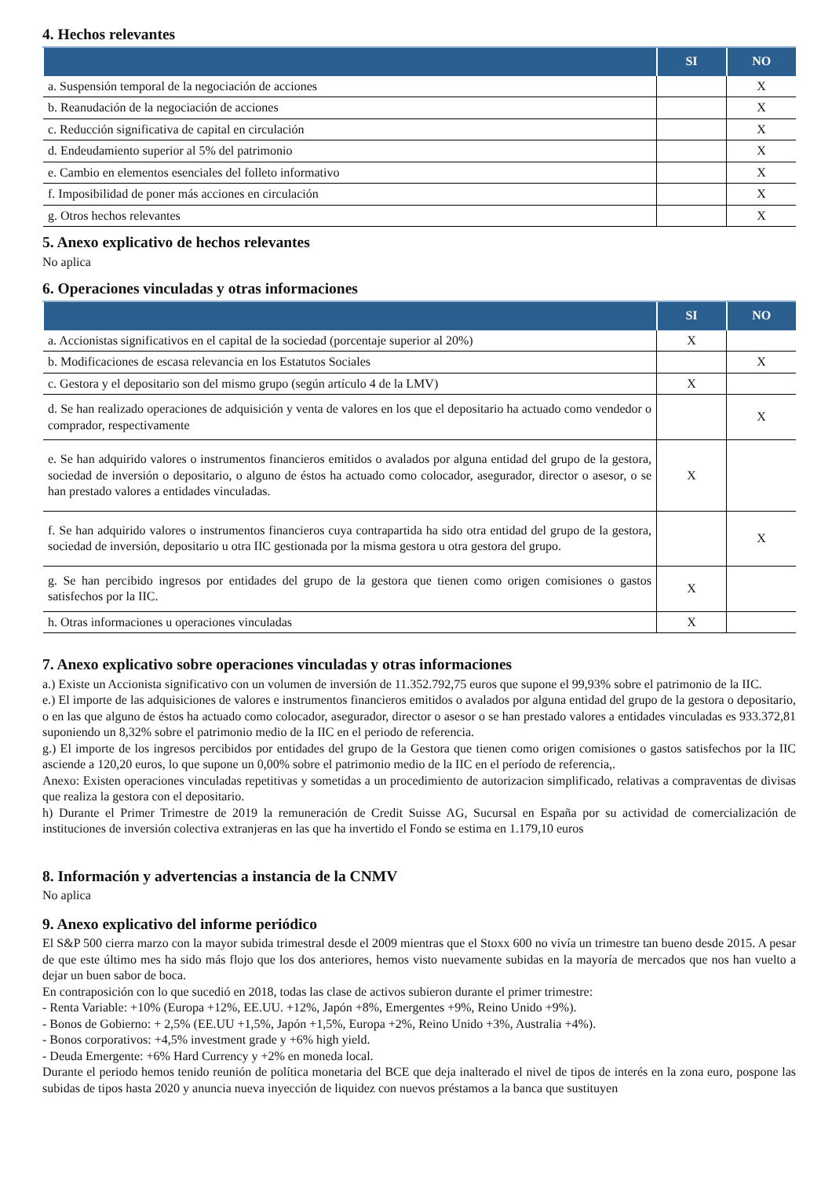4. Hechos relevantes
| | SI | NO |
| --- | --- | --- |
| a. Suspensión temporal de la negociación de acciones | | X |
| b. Reanudación de la negociación de acciones | | X |
| c. Reducción significativa de capital en circulación | | X |
| d. Endeudamiento superior al 5% del patrimonio | | X |
| e. Cambio en elementos esenciales del folleto informativo | | X |
| f. Imposibilidad de poner más acciones en circulación | | X |
| g. Otros hechos relevantes | | X |
5. Anexo explicativo de hechos relevantes
No aplica
6. Operaciones vinculadas y otras informaciones
| | SI | NO |
| --- | --- | --- |
| a. Accionistas significativos en el capital de la sociedad (porcentaje superior al 20%) | X | |
| b. Modificaciones de escasa relevancia en los Estatutos Sociales | | X |
| c. Gestora y el depositario son del mismo grupo (según artículo 4 de la LMV) | X | |
| d. Se han realizado operaciones de adquisición y venta de valores en los que el depositario ha actuado como vendedor o comprador, respectivamente | | X |
| e. Se han adquirido valores o instrumentos financieros emitidos o avalados por alguna entidad del grupo de la gestora, sociedad de inversión o depositario, o alguno de éstos ha actuado como colocador, asegurador, director o asesor, o se han prestado valores a entidades vinculadas. | X | |
| f. Se han adquirido valores o instrumentos financieros cuya contrapartida ha sido otra entidad del grupo de la gestora, sociedad de inversión, depositario u otra IIC gestionada por la misma gestora u otra gestora del grupo. | | X |
| g. Se han percibido ingresos por entidades del grupo de la gestora que tienen como origen comisiones o gastos satisfechos por la IIC. | X | |
| h. Otras informaciones u operaciones vinculadas | X | |
7. Anexo explicativo sobre operaciones vinculadas y otras informaciones
a.) Existe un Accionista significativo con un volumen de inversión de 11.352.792,75 euros que supone el 99,93% sobre el patrimonio de la IIC.
e.) El importe de las adquisiciones de valores e instrumentos financieros emitidos o avalados por alguna entidad del grupo de la gestora o depositario, o en las que alguno de éstos ha actuado como colocador, asegurador, director o asesor o se han prestado valores a entidades vinculadas es 933.372,81 suponiendo un 8,32% sobre el patrimonio medio de la IIC en el periodo de referencia.
g.) El importe de los ingresos percibidos por entidades del grupo de la Gestora que tienen como origen comisiones o gastos satisfechos por la IIC asciende a 120,20 euros, lo que supone un 0,00% sobre el patrimonio medio de la IIC en el período de referencia,.
Anexo: Existen operaciones vinculadas repetitivas y sometidas a un procedimiento de autorizacion simplificado, relativas a compraventas de divisas que realiza la gestora con el depositario.
h) Durante el Primer Trimestre de 2019 la remuneración de Credit Suisse AG, Sucursal en España por su actividad de comercialización de instituciones de inversión colectiva extranjeras en las que ha invertido el Fondo se estima en 1.179,10 euros
8. Información y advertencias a instancia de la CNMV
No aplica
9. Anexo explicativo del informe periódico
El S&P 500 cierra marzo con la mayor subida trimestral desde el 2009 mientras que el Stoxx 600 no vivía un trimestre tan bueno desde 2015. A pesar de que este último mes ha sido más flojo que los dos anteriores, hemos visto nuevamente subidas en la mayoría de mercados que nos han vuelto a dejar un buen sabor de boca.
En contraposición con lo que sucedió en 2018, todas las clase de activos subieron durante el primer trimestre:
- Renta Variable: +10% (Europa +12%, EE.UU. +12%, Japón +8%, Emergentes +9%, Reino Unido +9%).
- Bonos de Gobierno: + 2,5% (EE.UU +1,5%, Japón +1,5%, Europa +2%, Reino Unido +3%, Australia +4%).
- Bonos corporativos: +4,5% investment grade y +6% high yield.
- Deuda Emergente: +6% Hard Currency y +2% en moneda local.
Durante el periodo hemos tenido reunión de política monetaria del BCE que deja inalterado el nivel de tipos de interés en la zona euro, pospone las subidas de tipos hasta 2020 y anuncia nueva inyección de liquidez con nuevos préstamos a la banca que sustituyen